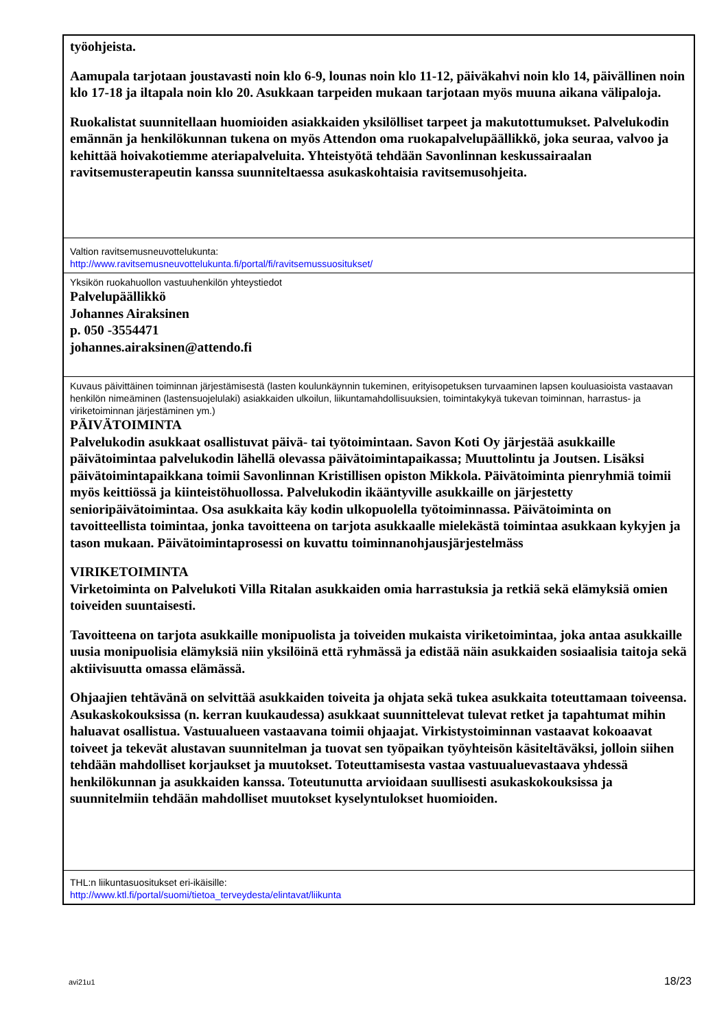työohjeista.
Aamupala tarjotaan joustavasti noin klo 6-9, lounas noin klo 11-12, päiväkahvi noin klo 14, päivällinen noin klo 17-18 ja iltapala noin klo 20. Asukkaan tarpeiden mukaan tarjotaan myös muuna aikana välipaloja.
Ruokalistat suunnitellaan huomioiden asiakkaiden yksilölliset tarpeet ja makutottumukset. Palvelukodin emännän ja henkilökunnan tukena on myös Attendon oma ruokapalvelupäällikkö, joka seuraa, valvoo ja kehittää hoivakotiemme ateriapalveluita. Yhteistyötä tehdään Savonlinnan keskussairaalan ravitsemusterapeutin kanssa suunniteltaessa asukaskohtaisia ravitsemusohjeita.
Valtion ravitsemusneuvottelukunta:
http://www.ravitsemusneuvottelukunta.fi/portal/fi/ravitsemussuositukset/
Yksikön ruokahuollon vastuuhenkilön yhteystiedot
Palvelupäällikkö
Johannes Airaksinen
p. 050 -3554471
johannes.airaksinen@attendo.fi
Kuvaus päivittäinen toiminnan järjestämisestä (lasten koulunkäynnin tukeminen, erityisopetuksen turvaaminen lapsen kouluasioista vastaavan henkilön nimeäminen (lastensuojelulaki) asiakkaiden ulkoilun, liikuntamahdollisuuksien, toimintakykyä tukevan toiminnan, harrastus- ja viriketoiminnan järjestäminen ym.)
PÄIVÄTOIMINTA
Palvelukodin asukkaat osallistuvat päivä- tai työtoimintaan. Savon Koti Oy järjestää asukkaille päivätoimintaa palvelukodin lähellä olevassa päivätoimintapaikassa; Muuttolintu ja Joutsen. Lisäksi päivätoimintapaikkana toimii Savonlinnan Kristillisen opiston Mikkola. Päivätoiminta pienryhmiä toimii myös keittiössä ja kiinteistöhuollossa. Palvelukodin ikääntyville asukkaille on järjestetty senioripäivätoimintaa. Osa asukkaita käy kodin ulkopuolella työtoiminnassa. Päivätoiminta on tavoitteellista toimintaa, jonka tavoitteena on tarjota asukkaalle mielekästä toimintaa asukkaan kykyjen ja tason mukaan. Päivätoimintaprosessi on kuvattu toiminnanohjausjärjestelmäss
VIRIKETOIMINTA
Virketoiminta on Palvelukoti Villa Ritalan asukkaiden omia harrastuksia ja retkiä sekä elämyksiä omien toiveiden suuntaisesti.
Tavoitteena on tarjota asukkaille monipuolista ja toiveiden mukaista viriketoimintaa, joka antaa asukkaille uusia monipuolisia elämyksiä niin yksilöinä että ryhmässä ja edistää näin asukkaiden sosiaalisia taitoja sekä aktiivisuutta omassa elämässä.
Ohjaajien tehtävänä on selvittää asukkaiden toiveita ja ohjata sekä tukea asukkaita toteuttamaan toiveensa. Asukaskokouksissa (n. kerran kuukaudessa) asukkaat suunnittelevat tulevat retket ja tapahtumat mihin haluavat osallistua. Vastuualueen vastaavana toimii ohjaajat. Virkistystoiminnan vastaavat kokoaavat toiveet ja tekevät alustavan suunnitelman ja tuovat sen työpaikan työyhteisön käsiteltäväksi, jolloin siihen tehdään mahdolliset korjaukset ja muutokset. Toteuttamisesta vastaa vastuualuevastaava yhdessä henkilökunnan ja asukkaiden kanssa. Toteutunutta arvioidaan suullisesti asukaskokouksissa ja suunnitelmiin tehdään mahdolliset muutokset kyselyntulokset huomioiden.
THL:n liikuntasuositukset eri-ikäisille:
http://www.ktl.fi/portal/suomi/tietoa_terveydesta/elintavat/liikunta
avi21u1 18/23